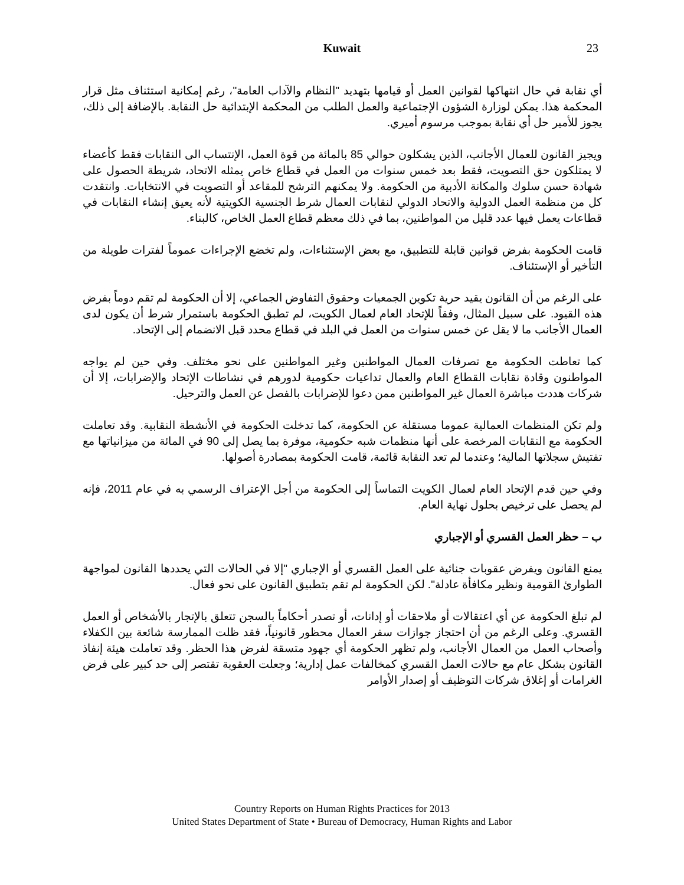Kuwait
23
أي نقابة في حال انتهاكها لقوانين العمل أو قيامها بتهديد "النظام والآداب العامة"، رغم إمكانية استئناف مثل قرار المحكمة هذا. يمكن لوزارة الشؤون الإجتماعية والعمل الطلب من المحكمة الإبتدائية حل النقابة. بالإضافة إلى ذلك، يجوز للأمير حل أي نقابة بموجب مرسوم أميري.
ويجيز القانون للعمال الأجانب، الذين يشكلون حوالي 85 بالمائة من قوة العمل، الإنتساب الى النقابات فقط كأعضاء لا يمتلكون حق التصويت، فقط بعد خمس سنوات من العمل في قطاع خاص يمثله الاتحاد، شريطة الحصول على شهادة حسن سلوك والمكانة الأدبية من الحكومة. ولا يمكنهم الترشح للمقاعد أو التصويت في الانتخابات. وانتقدت كل من منظمة العمل الدولية والاتحاد الدولي لنقابات العمال شرط الجنسية الكويتية لأنه يعيق إنشاء النقابات في قطاعات يعمل فيها عدد قليل من المواطنين، بما في ذلك معظم قطاع العمل الخاص، كالبناء.
قامت الحكومة بفرض قوانين قابلة للتطبيق، مع بعض الإستثناءات، ولم تخضع الإجراءات عموماً لفترات طويلة من التأخير أو الإستئناف.
على الرغم من أن القانون يقيد حرية تكوين الجمعيات وحقوق التفاوض الجماعي، إلا أن الحكومة لم تقم دوماً بفرض هذه القيود. على سبيل المثال، وفقاً للإتحاد العام لعمال الكويت، لم تطبق الحكومة باستمرار شرط أن يكون لدى العمال الأجانب ما لا يقل عن خمس سنوات من العمل في البلد في قطاع محدد قبل الانضمام إلى الإتحاد.
كما تعاطت الحكومة مع تصرفات العمال المواطنين وغير المواطنين على نحو مختلف. وفي حين لم يواجه المواطنون وقادة نقابات القطاع العام والعمال تداعيات حكومية لدورهم في نشاطات الإتحاد والإضرابات، إلا أن شركات هددت مباشرة العمال غير المواطنين ممن دعوا للإضرابات بالفصل عن العمل والترحيل.
ولم تكن المنظمات العمالية عموما مستقلة عن الحكومة، كما تدخلت الحكومة في الأنشطة النقابية. وقد تعاملت الحكومة مع النقابات المرخصة على أنها منظمات شبه حكومية، موفرة بما يصل إلى 90 في المائة من ميزانياتها مع تفتيش سجلاتها المالية؛ وعندما لم تعد النقابة قائمة، قامت الحكومة بمصادرة أصولها.
وفي حين قدم الإتحاد العام لعمال الكويت التماساً إلى الحكومة من أجل الإعتراف الرسمي به في عام 2011، فإنه لم يحصل على ترخيص بحلول نهاية العام.
ب – حظر العمل القسري أو الإجباري
يمنع القانون ويفرض عقوبات جنائية على العمل القسري أو الإجباري "إلا في الحالات التي يحددها القانون لمواجهة الطوارئ القومية ونظير مكافأة عادلة". لكن الحكومة لم تقم بتطبيق القانون على نحو فعال.
لم تبلغ الحكومة عن أي اعتقالات أو ملاحقات أو إدانات، أو تصدر أحكاماً بالسجن تتعلق بالإتجار بالأشخاص أو العمل القسري. وعلى الرغم من أن احتجاز جوازات سفر العمال محظور قانونياً، فقد ظلت الممارسة شائعة بين الكفلاء وأصحاب العمل من العمال الأجانب، ولم تظهر الحكومة أي جهود متسقة لفرض هذا الحظر. وقد تعاملت هيئة إنفاذ القانون بشكل عام مع حالات العمل القسري كمخالفات عمل إدارية؛ وجعلت العقوبة تقتصر إلى حد كبير على فرض الغرامات أو إغلاق شركات التوظيف أو إصدار الأوامر
Country Reports on Human Rights Practices for 2013
United States Department of State • Bureau of Democracy, Human Rights and Labor